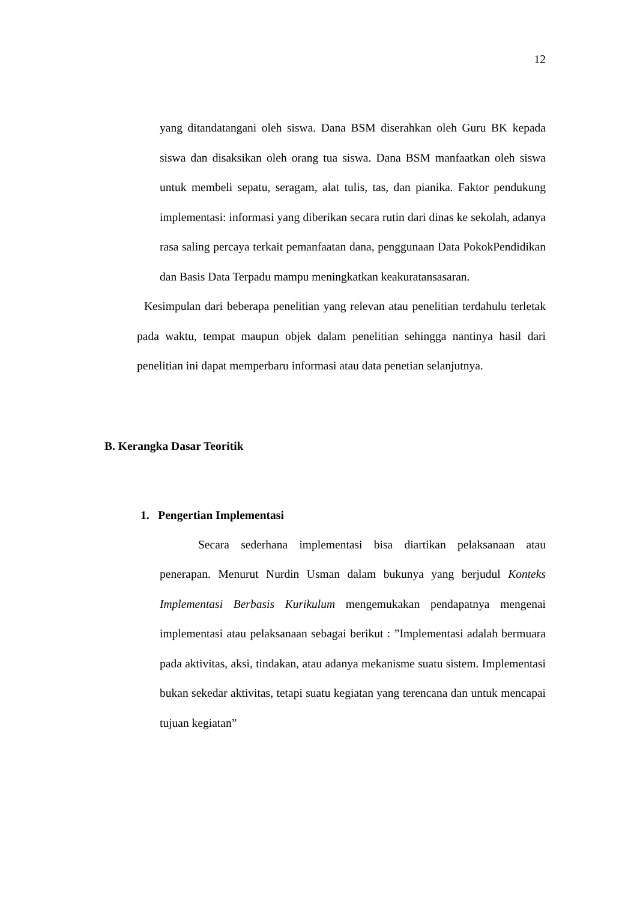12
yang ditandatangani oleh siswa. Dana BSM diserahkan oleh Guru BK kepada siswa dan disaksikan oleh orang tua siswa. Dana BSM manfaatkan oleh siswa untuk membeli sepatu, seragam, alat tulis, tas, dan pianika. Faktor pendukung implementasi: informasi yang diberikan secara rutin dari dinas ke sekolah, adanya rasa saling percaya terkait pemanfaatan dana, penggunaan Data PokokPendidikan dan Basis Data Terpadu mampu meningkatkan keakuratansasaran.
Kesimpulan dari beberapa penelitian yang relevan atau penelitian terdahulu terletak pada waktu, tempat maupun objek dalam penelitian sehingga nantinya hasil dari penelitian ini dapat memperbaru informasi atau data penetian selanjutnya.
B. Kerangka Dasar Teoritik
1. Pengertian Implementasi
Secara sederhana implementasi bisa diartikan pelaksanaan atau penerapan. Menurut Nurdin Usman dalam bukunya yang berjudul Konteks Implementasi Berbasis Kurikulum mengemukakan pendapatnya mengenai implementasi atau pelaksanaan sebagai berikut : ”Implementasi adalah bermuara pada aktivitas, aksi, tindakan, atau adanya mekanisme suatu sistem. Implementasi bukan sekedar aktivitas, tetapi suatu kegiatan yang terencana dan untuk mencapai tujuan kegiatan”